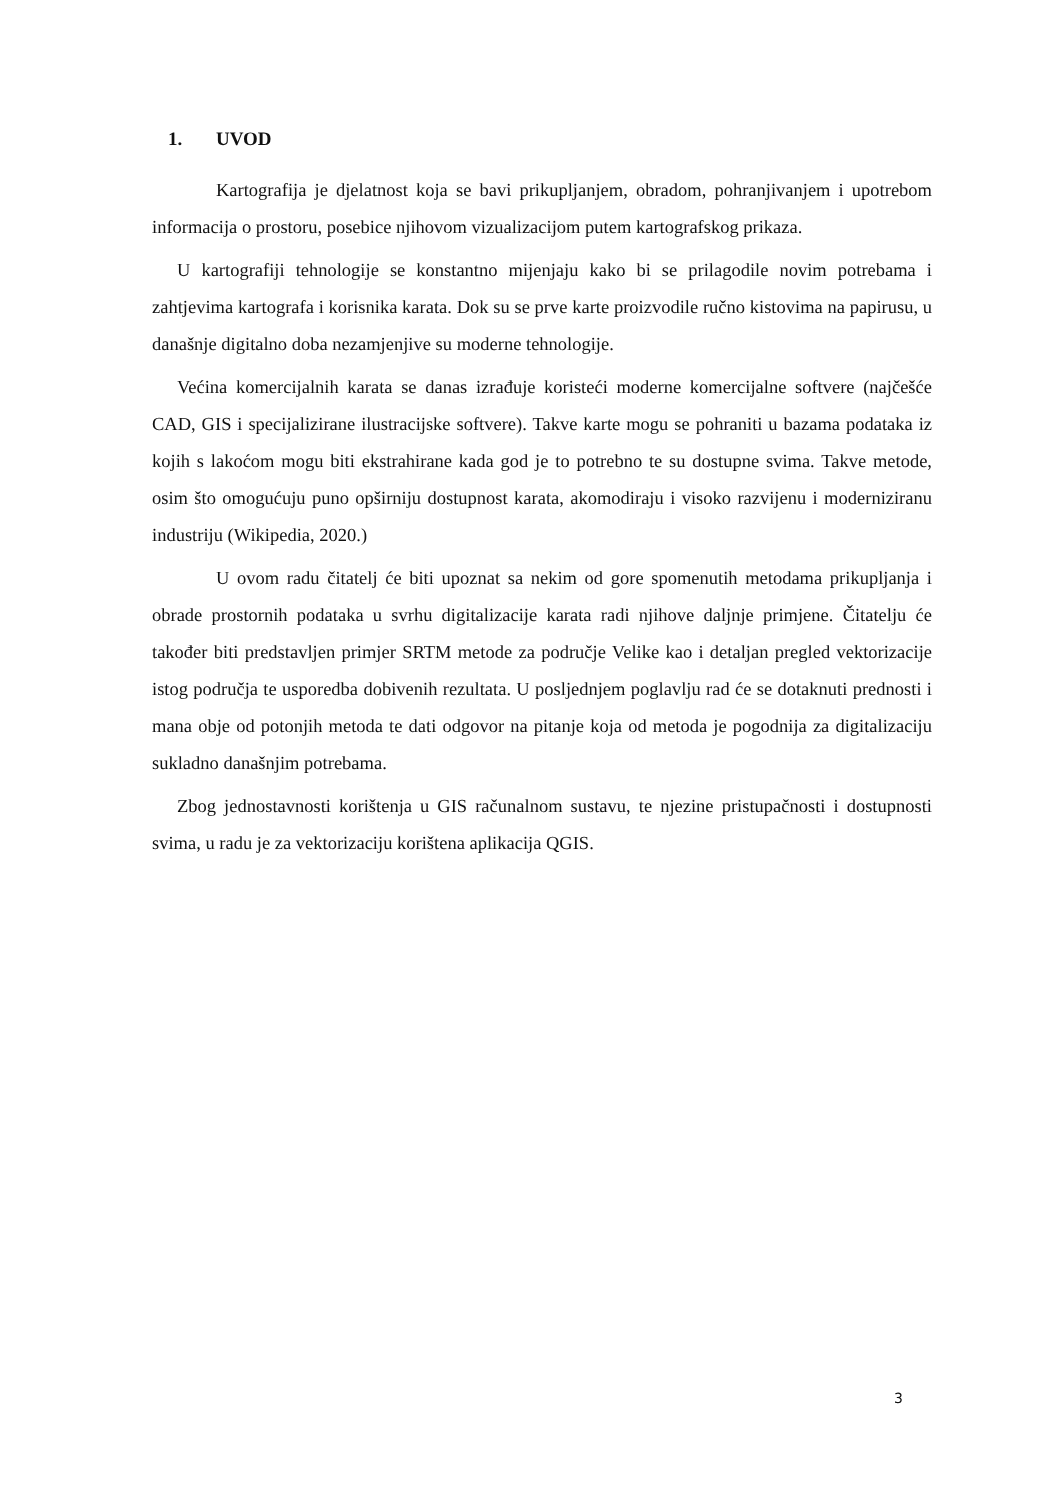1. UVOD
Kartografija je djelatnost koja se bavi prikupljanjem, obradom, pohranjivanjem i upotrebom informacija o prostoru, posebice njihovom vizualizacijom putem kartografskog prikaza.
U kartografiji tehnologije se konstantno mijenjaju kako bi se prilagodile novim potrebama i zahtjevima kartografa i korisnika karata. Dok su se prve karte proizvodile ručno kistovima na papirusu, u današnje digitalno doba nezamjenjive su moderne tehnologije.
Većina komercijalnih karata se danas izrađuje koristeći moderne komercijalne softvere (najčešće CAD, GIS i specijalizirane ilustracijske softvere). Takve karte mogu se pohraniti u bazama podataka iz kojih s lakoćom mogu biti ekstrahirane kada god je to potrebno te su dostupne svima. Takve metode, osim što omogućuju puno opširniju dostupnost karata, akomodiraju i visoko razvijenu i moderniziranu industriju (Wikipedia, 2020.)
U ovom radu čitatelj će biti upoznat sa nekim od gore spomenutih metodama prikupljanja i obrade prostornih podataka u svrhu digitalizacije karata radi njihove daljnje primjene. Čitatelju će također biti predstavljen primjer SRTM metode za područje Velike kao i detaljan pregled vektorizacije istog područja te usporedba dobivenih rezultata. U posljednjem poglavlju rad će se dotaknuti prednosti i mana obje od potonjih metoda te dati odgovor na pitanje koja od metoda je pogodnija za digitalizaciju sukladno današnjim potrebama.
Zbog jednostavnosti korištenja u GIS računalnom sustavu, te njezine pristupačnosti i dostupnosti svima, u radu je za vektorizaciju korištena aplikacija QGIS.
3